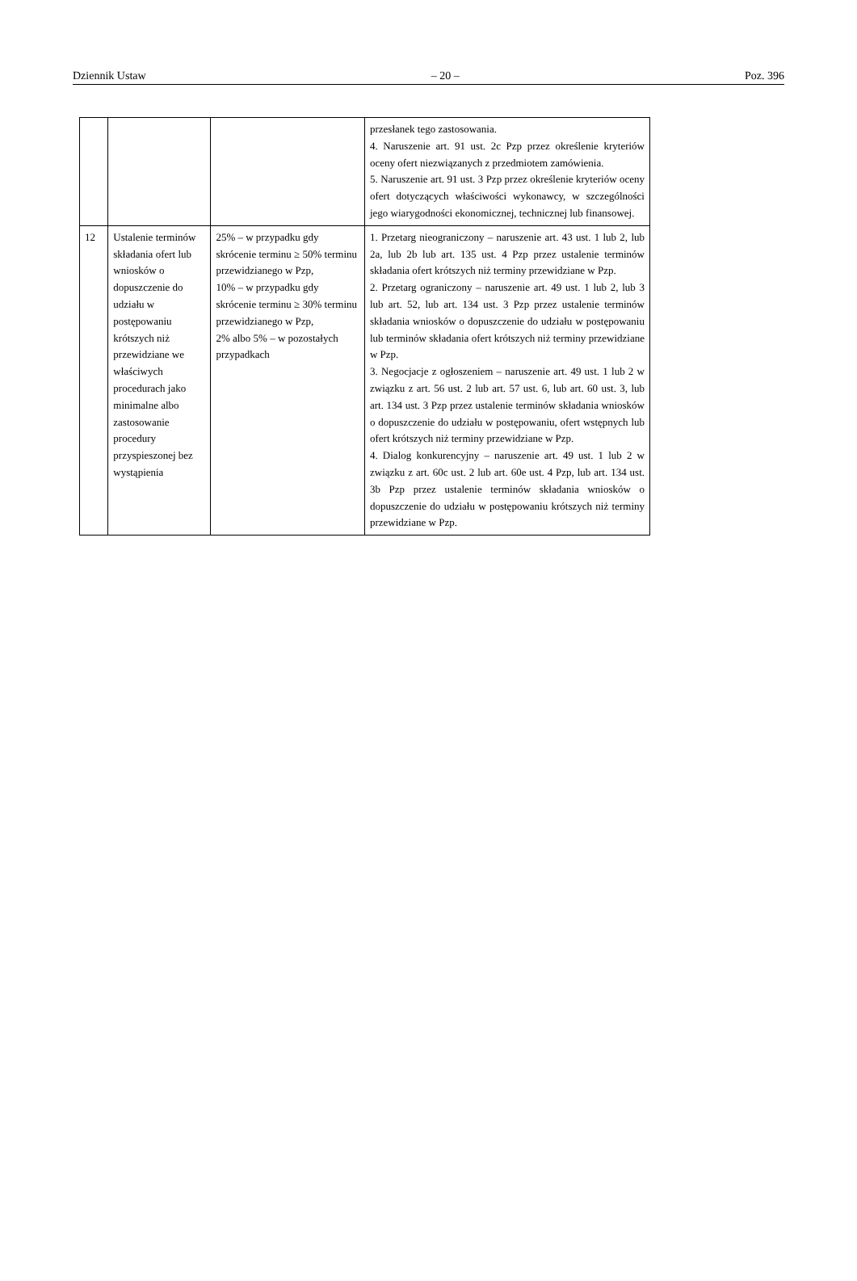Dziennik Ustaw – 20 – Poz. 396
| | | | przesłanek tego zastosowania. 4. Naruszenie art. 91 ust. 2c Pzp przez określenie kryteriów oceny ofert niezwiązanych z przedmiotem zamówienia. 5. Naruszenie art. 91 ust. 3 Pzp przez określenie kryteriów oceny ofert dotyczących właściwości wykonawcy, w szczególności jego wiarygodności ekonomicznej, technicznej lub finansowej. |
| 12 | Ustalenie terminów składania ofert lub wniosków o dopuszczenie do udziału w postępowaniu krótszych niż przewidziane we właściwych procedurach jako minimalne albo zastosowanie procedury przyspieszonej bez wystąpienia | 25% – w przypadku gdy skrócenie terminu ≥ 50% terminu przewidzianego w Pzp, 10% – w przypadku gdy skrócenie terminu ≥ 30% terminu przewidzianego w Pzp, 2% albo 5% – w pozostałych przypadkach | 1. Przetarg nieograniczony – naruszenie art. 43 ust. 1 lub 2, lub 2a, lub 2b lub art. 135 ust. 4 Pzp przez ustalenie terminów składania ofert krótszych niż terminy przewidziane w Pzp. 2. Przetarg ograniczony – naruszenie art. 49 ust. 1 lub 2, lub 3 lub art. 52, lub art. 134 ust. 3 Pzp przez ustalenie terminów składania wniosków o dopuszczenie do udziału w postępowaniu lub terminów składania ofert krótszych niż terminy przewidziane w Pzp. 3. Negocjacje z ogłoszeniem – naruszenie art. 49 ust. 1 lub 2 w związku z art. 56 ust. 2 lub art. 57 ust. 6, lub art. 60 ust. 3, lub art. 134 ust. 3 Pzp przez ustalenie terminów składania wniosków o dopuszczenie do udziału w postępowaniu, ofert wstępnych lub ofert krótszych niż terminy przewidziane w Pzp. 4. Dialog konkurencyjny – naruszenie art. 49 ust. 1 lub 2 w związku z art. 60c ust. 2 lub art. 60e ust. 4 Pzp, lub art. 134 ust. 3b Pzp przez ustalenie terminów składania wniosków o dopuszczenie do udziału w postępowaniu krótszych niż terminy przewidziane w Pzp. |